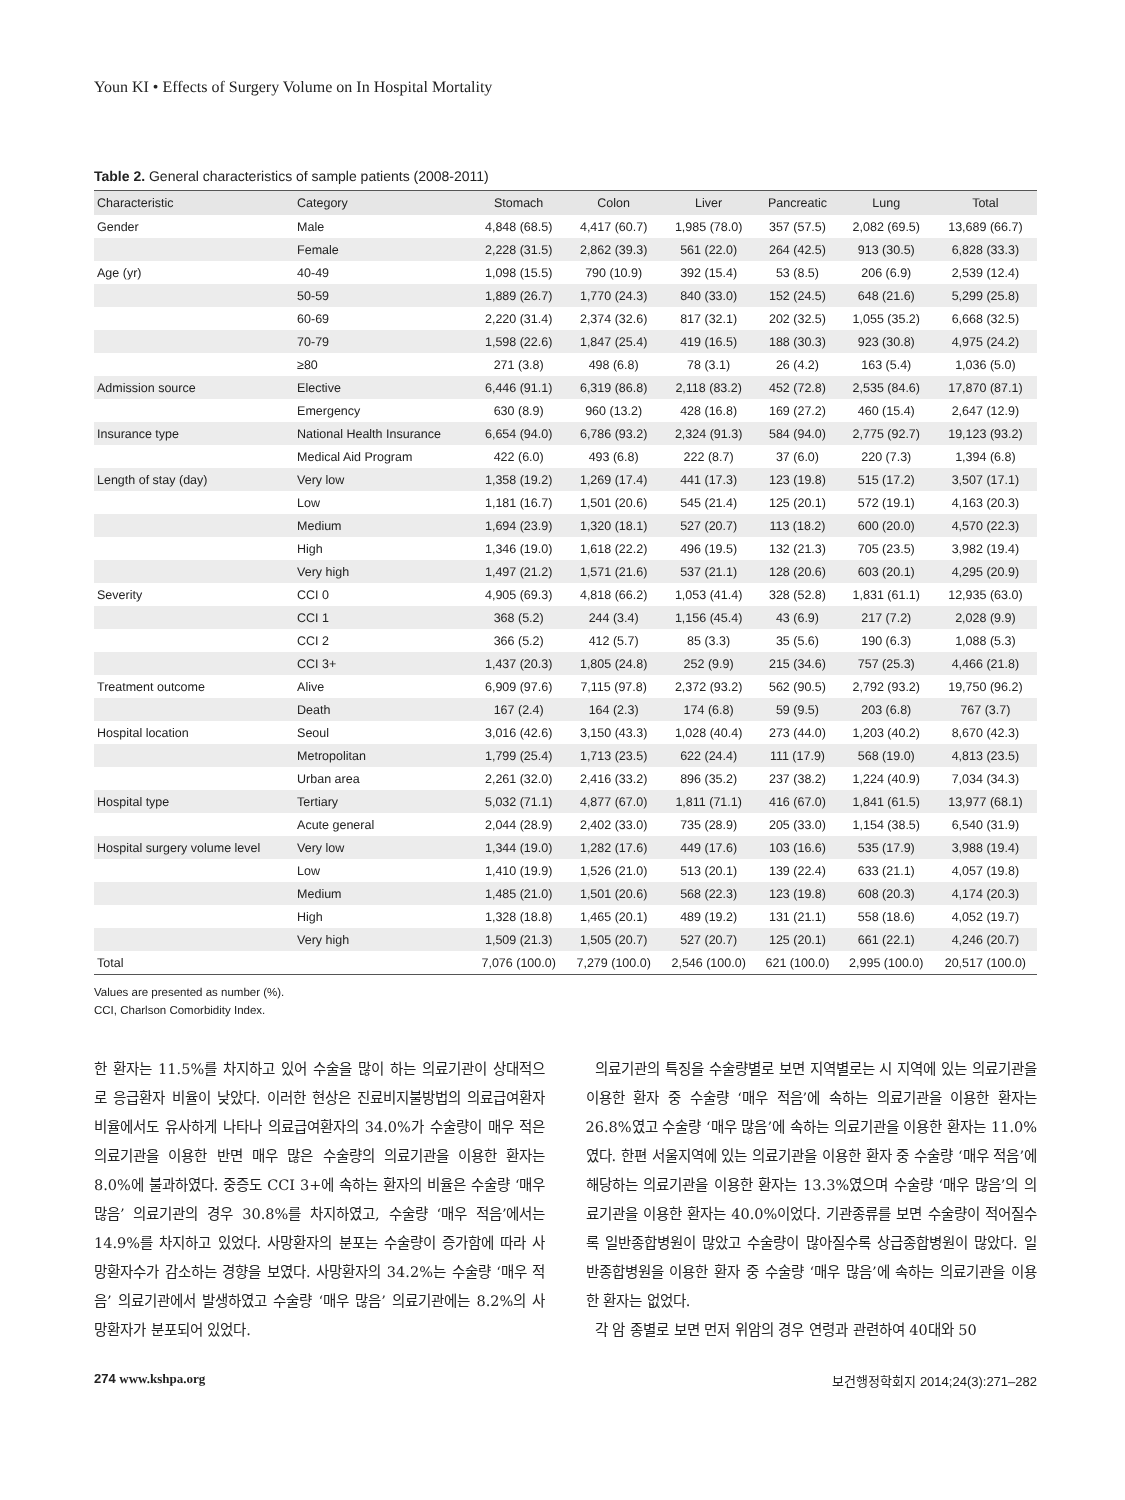Youn KI • Effects of Surgery Volume on In Hospital Mortality
Table 2. General characteristics of sample patients (2008-2011)
| Characteristic | Category | Stomach | Colon | Liver | Pancreatic | Lung | Total |
| --- | --- | --- | --- | --- | --- | --- | --- |
| Gender | Male | 4,848 (68.5) | 4,417 (60.7) | 1,985 (78.0) | 357 (57.5) | 2,082 (69.5) | 13,689 (66.7) |
| | Female | 2,228 (31.5) | 2,862 (39.3) | 561 (22.0) | 264 (42.5) | 913 (30.5) | 6,828 (33.3) |
| Age (yr) | 40-49 | 1,098 (15.5) | 790 (10.9) | 392 (15.4) | 53 (8.5) | 206 (6.9) | 2,539 (12.4) |
| | 50-59 | 1,889 (26.7) | 1,770 (24.3) | 840 (33.0) | 152 (24.5) | 648 (21.6) | 5,299 (25.8) |
| | 60-69 | 2,220 (31.4) | 2,374 (32.6) | 817 (32.1) | 202 (32.5) | 1,055 (35.2) | 6,668 (32.5) |
| | 70-79 | 1,598 (22.6) | 1,847 (25.4) | 419 (16.5) | 188 (30.3) | 923 (30.8) | 4,975 (24.2) |
| | ≥80 | 271 (3.8) | 498 (6.8) | 78 (3.1) | 26 (4.2) | 163 (5.4) | 1,036 (5.0) |
| Admission source | Elective | 6,446 (91.1) | 6,319 (86.8) | 2,118 (83.2) | 452 (72.8) | 2,535 (84.6) | 17,870 (87.1) |
| | Emergency | 630 (8.9) | 960 (13.2) | 428 (16.8) | 169 (27.2) | 460 (15.4) | 2,647 (12.9) |
| Insurance type | National Health Insurance | 6,654 (94.0) | 6,786 (93.2) | 2,324 (91.3) | 584 (94.0) | 2,775 (92.7) | 19,123 (93.2) |
| | Medical Aid Program | 422 (6.0) | 493 (6.8) | 222 (8.7) | 37 (6.0) | 220 (7.3) | 1,394 (6.8) |
| Length of stay (day) | Very low | 1,358 (19.2) | 1,269 (17.4) | 441 (17.3) | 123 (19.8) | 515 (17.2) | 3,507 (17.1) |
| | Low | 1,181 (16.7) | 1,501 (20.6) | 545 (21.4) | 125 (20.1) | 572 (19.1) | 4,163 (20.3) |
| | Medium | 1,694 (23.9) | 1,320 (18.1) | 527 (20.7) | 113 (18.2) | 600 (20.0) | 4,570 (22.3) |
| | High | 1,346 (19.0) | 1,618 (22.2) | 496 (19.5) | 132 (21.3) | 705 (23.5) | 3,982 (19.4) |
| | Very high | 1,497 (21.2) | 1,571 (21.6) | 537 (21.1) | 128 (20.6) | 603 (20.1) | 4,295 (20.9) |
| Severity | CCI 0 | 4,905 (69.3) | 4,818 (66.2) | 1,053 (41.4) | 328 (52.8) | 1,831 (61.1) | 12,935 (63.0) |
| | CCI 1 | 368 (5.2) | 244 (3.4) | 1,156 (45.4) | 43 (6.9) | 217 (7.2) | 2,028 (9.9) |
| | CCI 2 | 366 (5.2) | 412 (5.7) | 85 (3.3) | 35 (5.6) | 190 (6.3) | 1,088 (5.3) |
| | CCI 3+ | 1,437 (20.3) | 1,805 (24.8) | 252 (9.9) | 215 (34.6) | 757 (25.3) | 4,466 (21.8) |
| Treatment outcome | Alive | 6,909 (97.6) | 7,115 (97.8) | 2,372 (93.2) | 562 (90.5) | 2,792 (93.2) | 19,750 (96.2) |
| | Death | 167 (2.4) | 164 (2.3) | 174 (6.8) | 59 (9.5) | 203 (6.8) | 767 (3.7) |
| Hospital location | Seoul | 3,016 (42.6) | 3,150 (43.3) | 1,028 (40.4) | 273 (44.0) | 1,203 (40.2) | 8,670 (42.3) |
| | Metropolitan | 1,799 (25.4) | 1,713 (23.5) | 622 (24.4) | 111 (17.9) | 568 (19.0) | 4,813 (23.5) |
| | Urban area | 2,261 (32.0) | 2,416 (33.2) | 896 (35.2) | 237 (38.2) | 1,224 (40.9) | 7,034 (34.3) |
| Hospital type | Tertiary | 5,032 (71.1) | 4,877 (67.0) | 1,811 (71.1) | 416 (67.0) | 1,841 (61.5) | 13,977 (68.1) |
| | Acute general | 2,044 (28.9) | 2,402 (33.0) | 735 (28.9) | 205 (33.0) | 1,154 (38.5) | 6,540 (31.9) |
| Hospital surgery volume level | Very low | 1,344 (19.0) | 1,282 (17.6) | 449 (17.6) | 103 (16.6) | 535 (17.9) | 3,988 (19.4) |
| | Low | 1,410 (19.9) | 1,526 (21.0) | 513 (20.1) | 139 (22.4) | 633 (21.1) | 4,057 (19.8) |
| | Medium | 1,485 (21.0) | 1,501 (20.6) | 568 (22.3) | 123 (19.8) | 608 (20.3) | 4,174 (20.3) |
| | High | 1,328 (18.8) | 1,465 (20.1) | 489 (19.2) | 131 (21.1) | 558 (18.6) | 4,052 (19.7) |
| | Very high | 1,509 (21.3) | 1,505 (20.7) | 527 (20.7) | 125 (20.1) | 661 (22.1) | 4,246 (20.7) |
| Total | | 7,076 (100.0) | 7,279 (100.0) | 2,546 (100.0) | 621 (100.0) | 2,995 (100.0) | 20,517 (100.0) |
Values are presented as number (%).
CCI, Charlson Comorbidity Index.
한 환자는 11.5%를 차지하고 있어 수술을 많이 하는 의료기관이 상대적으로 응급환자 비율이 낮았다. 이러한 현상은 진료비지불방법의 의료급여환자 비율에서도 유사하게 나타나 의료급여환자의 34.0%가 수술량이 매우 적은 의료기관을 이용한 반면 매우 많은 수술량의 의료기관을 이용한 환자는 8.0%에 불과하였다. 중증도 CCI 3+에 속하는 환자의 비율은 수술량 ‘매우 많음’ 의료기관의 경우 30.8%를 차지하였고, 수술량 ‘매우 적음’에서는 14.9%를 차지하고 있었다. 사망환자의 분포는 수술량이 증가함에 따라 사망환자수가 감소하는 경향을 보였다. 사망환자의 34.2%는 수술량 ‘매우 적음’ 의료기관에서 발생하였고 수술량 ‘매우 많음’ 의료기관에는 8.2%의 사망환자가 분포되어 있었다.
의료기관의 특징을 수술량별로 보면 지역별로는 시 지역에 있는 의료기관을 이용한 환자 중 수술량 ‘매우 적음’에 속하는 의료기관을 이용한 환자는 26.8%였고 수술량 ‘매우 많음’에 속하는 의료기관을 이용한 환자는 11.0%였다. 한편 서울지역에 있는 의료기관을 이용한 환자 중 수술량 ‘매우 적음’에 해당하는 의료기관을 이용한 환자는 13.3%였으며 수술량 ‘매우 많음’의 의료기관을 이용한 환자는 40.0%이었다. 기관종류를 보면 수술량이 적어질수록 일반종합병원이 많았고 수술량이 많아질수록 상급종합병원이 많았다. 일반종합병원을 이용한 환자 중 수술량 ‘매우 많음’에 속하는 의료기관을 이용한 환자는 없었다.
각 암 종별로 보면 먼저 위암의 경우 연령과 관련하여 40대와 50
274 www.kshpa.org 보건행정학회지 2014;24(3):271–282